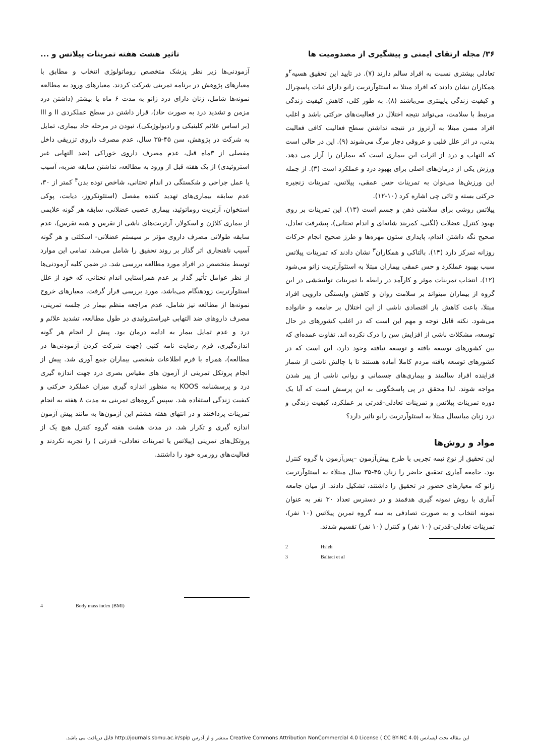۳۶/ مجله ارتقای ایمنی و پیشگیری از مصدومیت ها
تاثیر هشت هفته تمرینات پیلاتس و ...
تعادلی بیشتری نسبت به افراد سالم دارند (۷). در تایید این تحقیق هسیه<sup>۲</sup>و همکاران نشان دادند که افراد مبتلا به استئوآرتریت زانو دارای ثبات پاسچرال و کیفیت زندگی پایینتری می‌باشند (۸). به طور کلی، کاهش کیفیت زندگی مرتبط با سلامت، می‌تواند نتیجه اختلال در فعالیت‌های حرکتی باشد و اغلب افراد مسن مبتلا به آرتروز در نتیجه نداشتن سطح فعالیت کافی فعالیت بدنی، در اثر علل قلبی و عروقی دچار مرگ می‌شوند (۹). این در حالی است که التهاب و درد از اثرات این بیماری است که بیماران را آزار می دهد. ورزش یکی از درمان‌های اصلی برای بهبود درد و عملکرد است (۳). از جمله این ورزش‌ها می‌توان به تمرینات حس عمقی، پیلاتس، تمرینات زنجیره حرکتی بسته و تائی چی اشاره کرد (۱۰-۱۲).
پیلاتس روشی برای سلامتی ذهن و جسم است (۱۳). این تمرینات بر روی بهبود کنترل عضلات (لگنی، کمربند شانه‌ای و اندام تحتانی)، پیشرفت تعادل، صحیح نگه داشتن اندام، پایداری ستون مهره‌ها و طرز صحیح انجام حرکات روزانه تمرکز دارد (۱۴). بالتاکی و همکاران<sup>۳</sup> نشان دادند که تمرینات پیلاتس سبب بهبود عملکرد و حس عمقی بیماران مبتلا به استئوآرتریت زانو می‌شود (۱۲). انتخاب تمرینات موثر و کارآمد در رابطه با تمرینات توانبخشی در این گروه از بیماران میتواند بر سلامت روان و کاهش وابستگی دارویی افراد مبتلا، باعث کاهش بار اقتصادی ناشی از این اختلال بر جامعه و خانواده می‌شود. نکته قابل توجه و مهم این است که در اغلب کشورهای در حال توسعه، مشکلات ناشی از افزایش سن را درک نکرده اند. تفاوت عمده‌ای که بین کشورهای توسعه یافته و توسعه نیافته وجود دارد، این است که در کشورهای توسعه یافته مردم کاملا آماده هستند تا با چالش ناشی از شمار فزاینده افراد سالمند و بیماری‌های جسمانی و روانی ناشی از پیر شدن مواجه شوند. لذا محقق در پی پاسخگویی به این پرسش است که آیا یک دوره تمرینات پیلاتس و تمرینات تعادلی-قدرتی بر عملکرد، کیفیت زندگی و درد زنان میانسال مبتلا به استئوآرتریت زانو تاثیر دارد؟
مواد و روش‌ها
این تحقیق از نوع نیمه تجربی با طرح پیش‌آزمون –پس‌آزمون با گروه کنترل بود. جامعه آماری تحقیق حاضر را زنان ۴۵-۳۵ سال مبتلاء به استئوآرتریت زانو که معیارهای حضور در تحقیق را داشتند، تشکیل دادند. از میان جامعه آماری با روش نمونه گیری هدفمند و در دسترس تعداد ۳۰ نفر به عنوان نمونه انتخاب و به صورت تصادفی به سه گروه تمرین پیلاتس (۱۰ نفر)، تمرینات تعادلی-قدرتی (۱۰ نفر) و کنترل (۱۰ نفر) تقسیم شدند.
2 Hsieh
3 Baltaci et al
آزمودنی‌ها زیر نظر پزشک متخصص روماتولوژی انتخاب و مطابق با معیارهای پژوهش در برنامه تمرینی شرکت کردند. معیارهای ورود به مطالعه نمونه‌ها شامل، زنان دارای درد زانو به مدت ۶ ماه یا بیشتر (داشتن درد مزمن و تشدید درد به صورت حاد)، قرار داشتن در سطح عملکردی II و III (بر اساس علائم کلینیکی و رادیولوژیکی)، نبودن در مرحله حاد بیماری، تمایل به شرکت در پژوهش، سن ۴۵-۳۵ سال، عدم مصرف داروی تزریقی داخل مفصلی از ۳ماه قبل، عدم مصرف داروی خوراکی (ضد التهابی غیر استروئیدی) از یک هفته قبل از ورود به مطالعه، نداشتن سابقه ضربه، آسیب یا عمل جراحی و شکستگی در اندام تحتانی، شاخص توده بدن<sup>۴</sup> کمتر از ۳۰، عدم سابقه بیماری‌های تهدید کننده مفصل (استئونکروز، دیابت، پوکی استخوان، آرتریت روماتوئید، بیماری عصبی عضلانی، سابقه هر گونه علایمی از بیماری کلاژن و اسکولار، آرتریت‌های ناشی از نقرس و شبه نقرس)، عدم سابقه طولانی مصرف داروی مؤثر بر سیستم عضلانی- اسکلتی و هر گونه آسیب ناهنجاری اثر گذار بر روند تحقیق را شامل می‌شد. تمامی این موارد توسط متخصص در افراد مورد مطالعه بررسی شد. در ضمن کلیه آزمودنی‌ها از نظر عوامل تأثیر گذار بر عدم همراستایی اندام تحتانی، که خود از علل استئوآرتریت زودهنگام می‌باشد، مورد بررسی قرار گرفت. معیارهای خروج نمونه‌ها از مطالعه نیز شامل، عدم مراجعه منظم بیمار در جلسه تمرینی، مصرف داروهای ضد التهابی غیراستروئیدی در طول مطالعه، تشدید علائم و درد و عدم تمایل بیمار به ادامه درمان بود. پیش از انجام هر گونه اندازه‌گیری، فرم رضایت نامه کتبی (جهت شرکت کردن آزمودنی‌ها در مطالعه)، همراه با فرم اطلاعات شخصی بیماران جمع آوری شد. پیش از انجام پروتکل تمرینی از آزمون های مقیاس بصری درد جهت اندازه گیری درد و پرسشنامه KOOS به منظور اندازه گیری میزان عملکرد حرکتی و کیفیت زندگی استفاده شد. سپس گروه‌های تمرینی به مدت ۸ هفته به انجام تمرینات پرداختند و در انتهای هفته هشتم این آزمون‌ها به مانند پیش آزمون اندازه گیری و تکرار شد. در مدت هشت هفته گروه کنترل هیچ یک از پروتکل‌های تمرینی (پیلاتس یا تمرینات تعادلی- قدرتی ) را تجربه نکردند و فعالیت‌های روزمره خود را داشتند.
4 Body mass index (BMI)
این مقاله تحت لیسانس Creative Commons Attribution NonCommercial 4.0 License ( CC BY-NC 4.0) منتشر و از آدرس http://journals.sbmu.ac.ir/spip قابل دریافت می باشد.